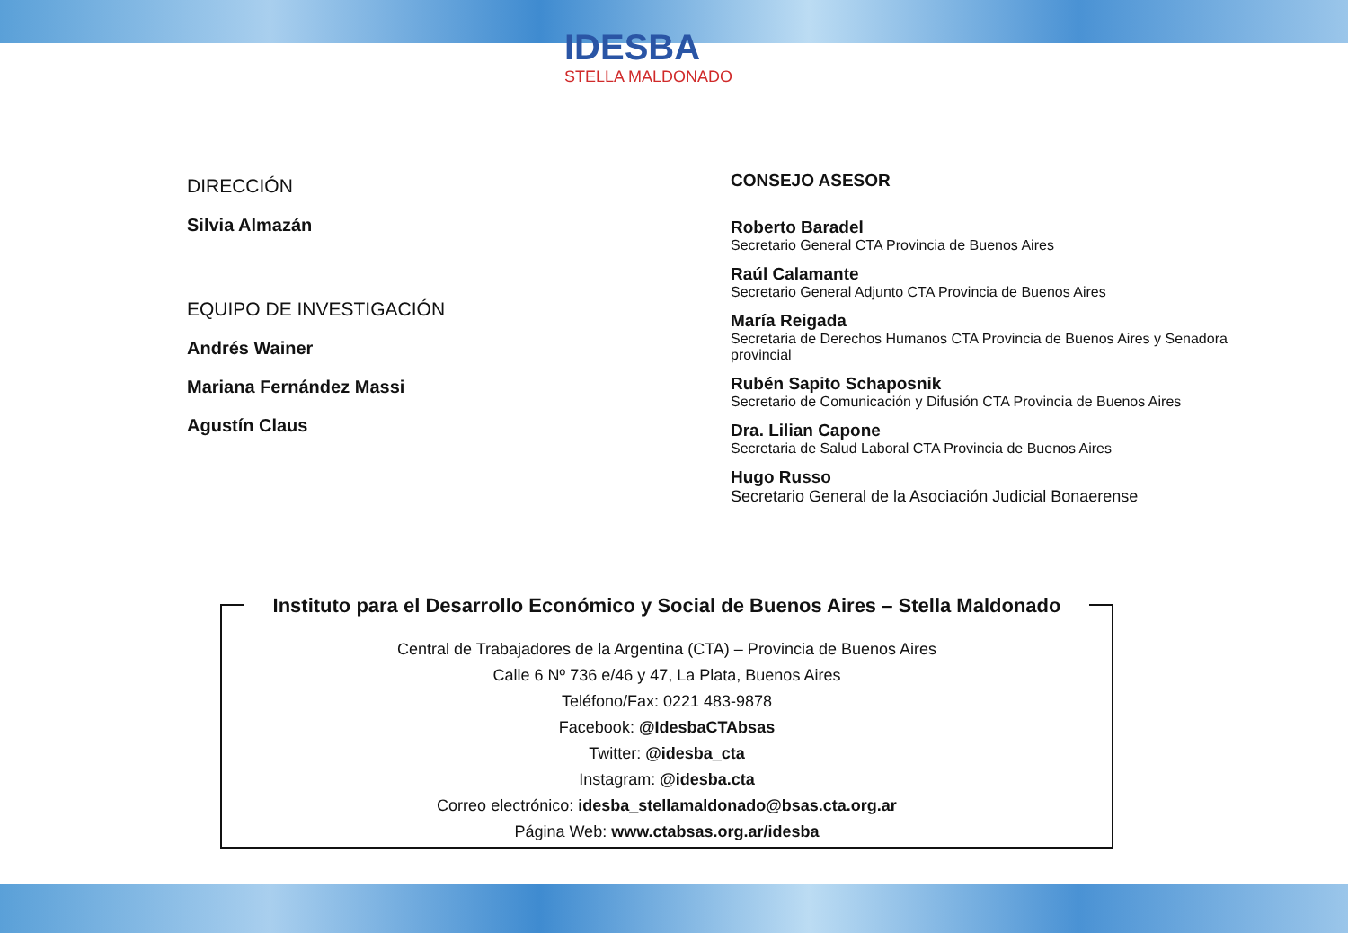IDESBA
STELLA MALDONADO
DIRECCIÓN
Silvia Almazán
EQUIPO DE INVESTIGACIÓN
Andrés Wainer
Mariana Fernández Massi
Agustín Claus
CONSEJO ASESOR
Roberto Baradel
Secretario General CTA Provincia de Buenos Aires
Raúl Calamante
Secretario General Adjunto CTA Provincia de Buenos Aires
María Reigada
Secretaria de Derechos Humanos CTA Provincia de Buenos Aires y Senadora provincial
Rubén Sapito Schaposnik
Secretario de Comunicación y Difusión CTA Provincia de Buenos Aires
Dra. Lilian Capone
Secretaria de Salud Laboral CTA Provincia de Buenos Aires
Hugo Russo
Secretario General de la Asociación Judicial Bonaerense
Instituto para el Desarrollo Económico y Social de Buenos Aires – Stella Maldonado
Central de Trabajadores de la Argentina (CTA) – Provincia de Buenos Aires
Calle 6 Nº 736 e/46 y 47, La Plata, Buenos Aires
Teléfono/Fax: 0221 483-9878
Facebook: @IdesbaCTAbsas
Twitter: @idesba_cta
Instagram: @idesba.cta
Correo electrónico: idesba_stellamaldonado@bsas.cta.org.ar
Página Web: www.ctabsas.org.ar/idesba